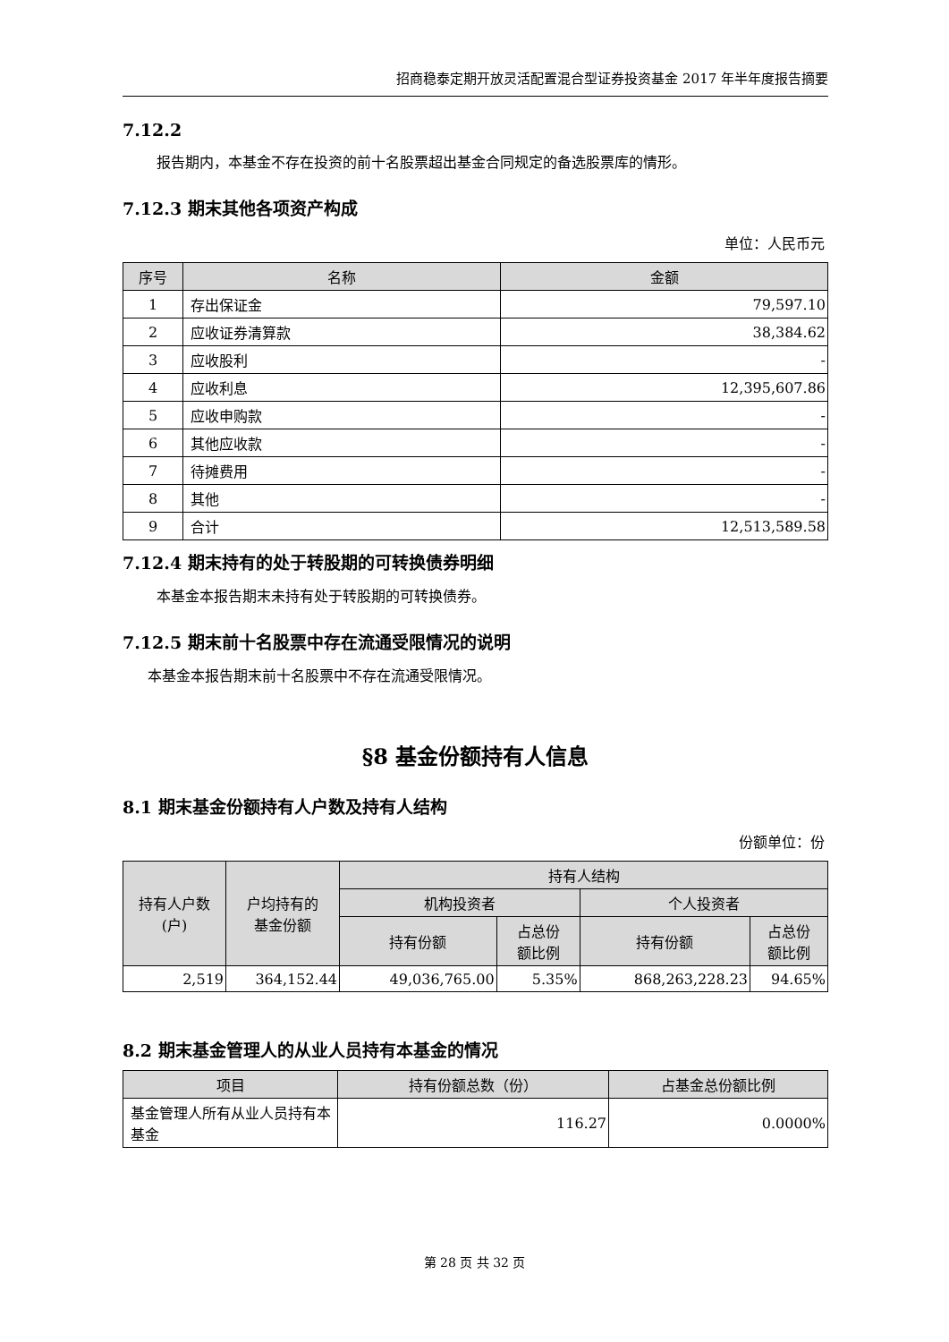招商稳泰定期开放灵活配置混合型证券投资基金 2017 年半年度报告摘要
7.12.2
报告期内，本基金不存在投资的前十名股票超出基金合同规定的备选股票库的情形。
7.12.3 期末其他各项资产构成
单位：人民币元
| 序号 | 名称 | 金额 |
| --- | --- | --- |
| 1 | 存出保证金 | 79,597.10 |
| 2 | 应收证券清算款 | 38,384.62 |
| 3 | 应收股利 | - |
| 4 | 应收利息 | 12,395,607.86 |
| 5 | 应收申购款 | - |
| 6 | 其他应收款 | - |
| 7 | 待摊费用 | - |
| 8 | 其他 | - |
| 9 | 合计 | 12,513,589.58 |
7.12.4 期末持有的处于转股期的可转换债券明细
本基金本报告期末未持有处于转股期的可转换债券。
7.12.5 期末前十名股票中存在流通受限情况的说明
本基金本报告期末前十名股票中不存在流通受限情况。
§8 基金份额持有人信息
8.1 期末基金份额持有人户数及持有人结构
份额单位：份
| 持有人户数 (户) | 户均持有的 基金份额 | 持有人结构 | | | |
| --- | --- | --- | --- | --- | --- |
| | | 机构投资者 | | 个人投资者 | |
| | | 持有份额 | 占总份 额比例 | 持有份额 | 占总份 额比例 |
| 2,519 | 364,152.44 | 49,036,765.00 | 5.35% | 868,263,228.23 | 94.65% |
8.2 期末基金管理人的从业人员持有本基金的情况
| 项目 | 持有份额总数（份） | 占基金总份额比例 |
| --- | --- | --- |
| 基金管理人所有从业人员持有本基金 | 116.27 | 0.0000% |
第 28 页 共 32 页